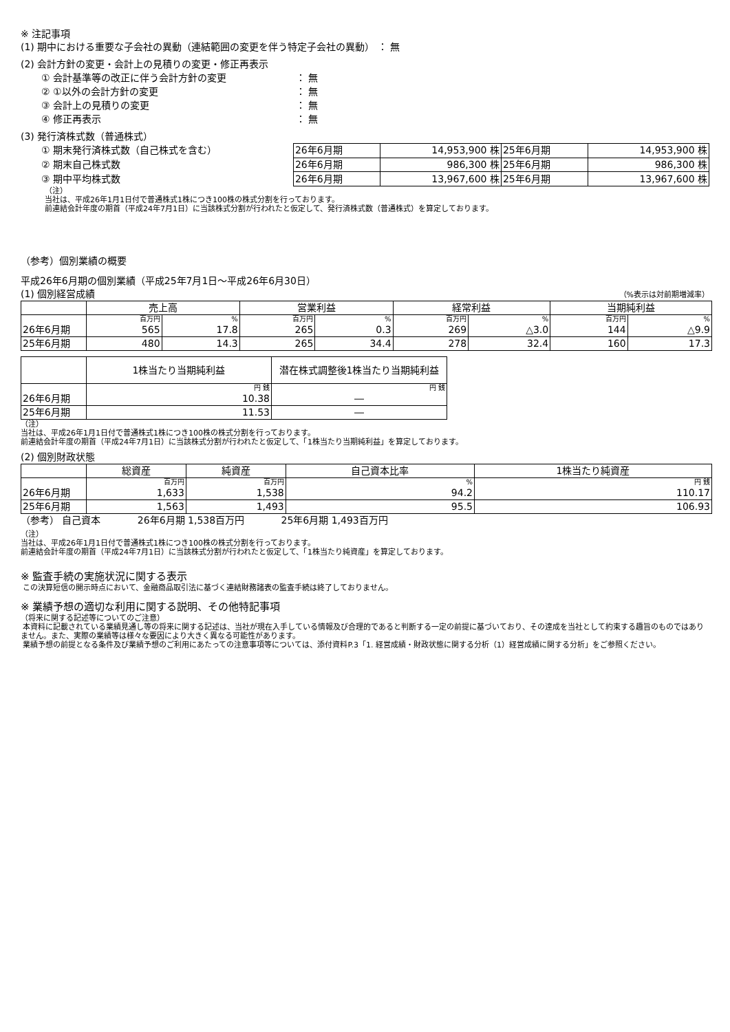※ 注記事項
(1) 期中における重要な子会社の異動（連結範囲の変更を伴う特定子会社の異動） ： 無
(2) 会計方針の変更・会計上の見積りの変更・修正再表示
① 会計基準等の改正に伴う会計方針の変更 ： 無
② ①以外の会計方針の変更 ： 無
③ 会計上の見積りの変更 ： 無
④ 修正再表示 ： 無
(3) 発行済株式数（普通株式）
① 期末発行済株式数（自己株式を含む）
② 期末自己株式数
③ 期中平均株式数
| 26年6月期 | 14,953,900 株 | 25年6月期 | 14,953,900 株 |
| 26年6月期 | 986,300 株 | 25年6月期 | 986,300 株 |
| 26年6月期 | 13,967,600 株 | 25年6月期 | 13,967,600 株 |
（注）
当社は、平成26年1月1日付で普通株式1株につき100株の株式分割を行っております。
前連結会計年度の期首（平成24年7月1日）に当該株式分割が行われたと仮定して、発行済株式数（普通株式）を算定しております。
（参考）個別業績の概要
平成26年6月期の個別業績（平成25年7月1日～平成26年6月30日）
(1) 個別経営成績
（%表示は対前期増減率）
| | 売上高 | | 営業利益 | | 経常利益 | | 当期純利益 | |
| | 百万円 | % | 百万円 | % | 百万円 | % | 百万円 | % |
| 26年6月期 | 565 | 17.8 | 265 | 0.3 | 269 | △3.0 | 144 | △9.9 |
| 25年6月期 | 480 | 14.3 | 265 | 34.4 | 278 | 32.4 | 160 | 17.3 |
| | 1株当たり当期純利益 | 潜在株式調整後1株当たり当期純利益 |
| | 円 銭 | 円 銭 |
| 26年6月期 | 10.38 | ― |
| 25年6月期 | 11.53 | ― |
（注）
当社は、平成26年1月1日付で普通株式1株につき100株の株式分割を行っております。
前連結会計年度の期首（平成24年7月1日）に当該株式分割が行われたと仮定して、「1株当たり当期純利益」を算定しております。
(2) 個別財政状態
| | 総資産 | 純資産 | 自己資本比率 | 1株当たり純資産 |
| | 百万円 | 百万円 | % | 円 銭 |
| 26年6月期 | 1,633 | 1,538 | 94.2 | 110.17 |
| 25年6月期 | 1,563 | 1,493 | 95.5 | 106.93 |
（参考） 自己資本 26年6月期 1,538百万円 25年6月期 1,493百万円
（注）
当社は、平成26年1月1日付で普通株式1株につき100株の株式分割を行っております。
前連結会計年度の期首（平成24年7月1日）に当該株式分割が行われたと仮定して、「1株当たり純資産」を算定しております。
※ 監査手続の実施状況に関する表示
この決算短信の開示時点において、金融商品取引法に基づく連結財務諸表の監査手続は終了しておりません。
※ 業績予想の適切な利用に関する説明、その他特記事項
（将来に関する記述等についてのご注意）
本資料に記載されている業績見通し等の将来に関する記述は、当社が現在入手している情報及び合理的であると判断する一定の前提に基づいており、その達成を当社として約束する趣旨のものではありません。また、実際の業績等は様々な要因により大きく異なる可能性があります。
業績予想の前提となる条件及び業績予想のご利用にあたっての注意事項等については、添付資料P.3「1. 経営成績・財政状態に関する分析（1）経営成績に関する分析」をご参照ください。